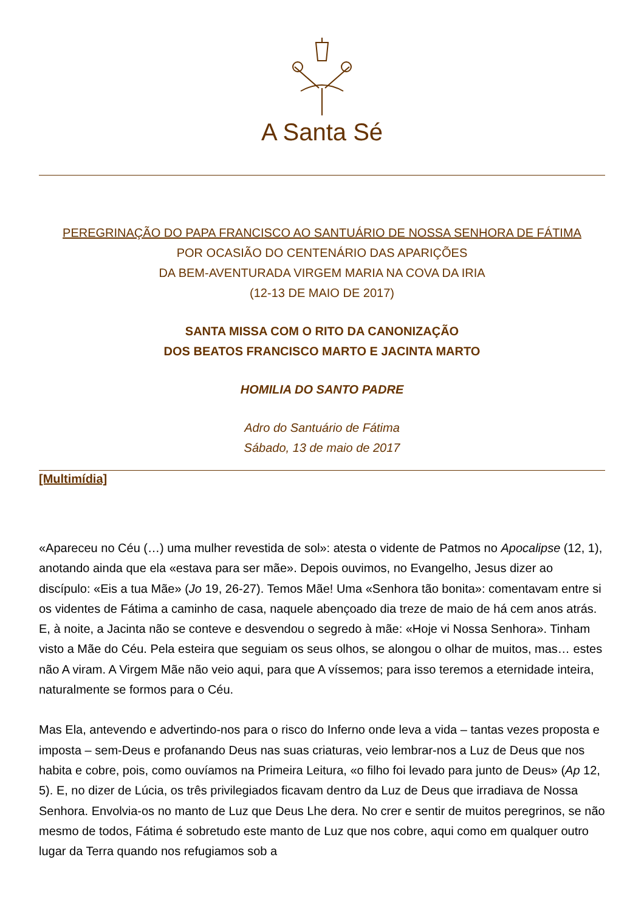A Santa Sé
PEREGRINAÇÃO DO PAPA FRANCISCO AO SANTUÁRIO DE NOSSA SENHORA DE FÁTIMA
POR OCASIÃO DO CENTENÁRIO DAS APARIÇÕES
DA BEM-AVENTURADA VIRGEM MARIA NA COVA DA IRIA
(12-13 DE MAIO DE 2017)
SANTA MISSA COM O RITO DA CANONIZAÇÃO
DOS BEATOS FRANCISCO MARTO E JACINTA MARTO
HOMILIA DO SANTO PADRE
Adro do Santuário de Fátima
Sábado, 13 de maio de 2017
[Multimídia]
«Apareceu no Céu (…) uma mulher revestida de sol»: atesta o vidente de Patmos no Apocalipse (12, 1), anotando ainda que ela «estava para ser mãe». Depois ouvimos, no Evangelho, Jesus dizer ao discípulo: «Eis a tua Mãe» (Jo 19, 26-27). Temos Mãe! Uma «Senhora tão bonita»: comentavam entre si os videntes de Fátima a caminho de casa, naquele abençoado dia treze de maio de há cem anos atrás. E, à noite, a Jacinta não se conteve e desvendou o segredo à mãe: «Hoje vi Nossa Senhora». Tinham visto a Mãe do Céu. Pela esteira que seguiam os seus olhos, se alongou o olhar de muitos, mas… estes não A viram. A Virgem Mãe não veio aqui, para que A víssemos; para isso teremos a eternidade inteira, naturalmente se formos para o Céu.
Mas Ela, antevendo e advertindo-nos para o risco do Inferno onde leva a vida – tantas vezes proposta e imposta – sem-Deus e profanando Deus nas suas criaturas, veio lembrar-nos a Luz de Deus que nos habita e cobre, pois, como ouvíamos na Primeira Leitura, «o filho foi levado para junto de Deus» (Ap 12, 5). E, no dizer de Lúcia, os três privilegiados ficavam dentro da Luz de Deus que irradiava de Nossa Senhora. Envolvia-os no manto de Luz que Deus Lhe dera. No crer e sentir de muitos peregrinos, se não mesmo de todos, Fátima é sobretudo este manto de Luz que nos cobre, aqui como em qualquer outro lugar da Terra quando nos refugiamos sob a